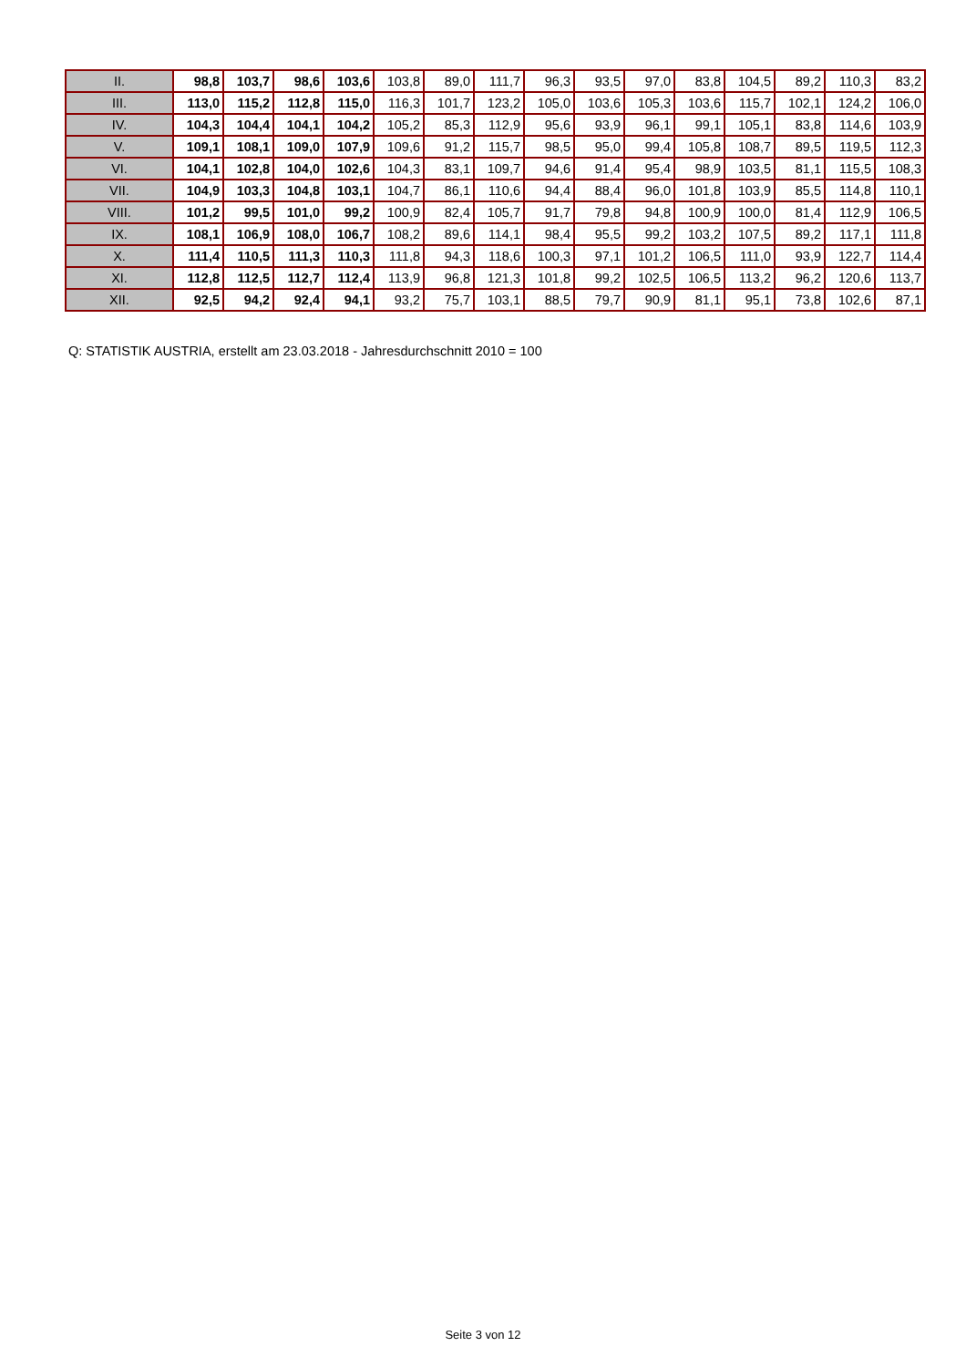| II. | 98,8 | 103,7 | 98,6 | 103,6 | 103,8 | 89,0 | 111,7 | 96,3 | 93,5 | 97,0 | 83,8 | 104,5 | 89,2 | 110,3 | 83,2 |
| III. | 113,0 | 115,2 | 112,8 | 115,0 | 116,3 | 101,7 | 123,2 | 105,0 | 103,6 | 105,3 | 103,6 | 115,7 | 102,1 | 124,2 | 106,0 |
| IV. | 104,3 | 104,4 | 104,1 | 104,2 | 105,2 | 85,3 | 112,9 | 95,6 | 93,9 | 96,1 | 99,1 | 105,1 | 83,8 | 114,6 | 103,9 |
| V. | 109,1 | 108,1 | 109,0 | 107,9 | 109,6 | 91,2 | 115,7 | 98,5 | 95,0 | 99,4 | 105,8 | 108,7 | 89,5 | 119,5 | 112,3 |
| VI. | 104,1 | 102,8 | 104,0 | 102,6 | 104,3 | 83,1 | 109,7 | 94,6 | 91,4 | 95,4 | 98,9 | 103,5 | 81,1 | 115,5 | 108,3 |
| VII. | 104,9 | 103,3 | 104,8 | 103,1 | 104,7 | 86,1 | 110,6 | 94,4 | 88,4 | 96,0 | 101,8 | 103,9 | 85,5 | 114,8 | 110,1 |
| VIII. | 101,2 | 99,5 | 101,0 | 99,2 | 100,9 | 82,4 | 105,7 | 91,7 | 79,8 | 94,8 | 100,9 | 100,0 | 81,4 | 112,9 | 106,5 |
| IX. | 108,1 | 106,9 | 108,0 | 106,7 | 108,2 | 89,6 | 114,1 | 98,4 | 95,5 | 99,2 | 103,2 | 107,5 | 89,2 | 117,1 | 111,8 |
| X. | 111,4 | 110,5 | 111,3 | 110,3 | 111,8 | 94,3 | 118,6 | 100,3 | 97,1 | 101,2 | 106,5 | 111,0 | 93,9 | 122,7 | 114,4 |
| XI. | 112,8 | 112,5 | 112,7 | 112,4 | 113,9 | 96,8 | 121,3 | 101,8 | 99,2 | 102,5 | 106,5 | 113,2 | 96,2 | 120,6 | 113,7 |
| XII. | 92,5 | 94,2 | 92,4 | 94,1 | 93,2 | 75,7 | 103,1 | 88,5 | 79,7 | 90,9 | 81,1 | 95,1 | 73,8 | 102,6 | 87,1 |
Q: STATISTIK AUSTRIA, erstellt am 23.03.2018 - Jahresdurchschnitt 2010 = 100
Seite 3 von 12